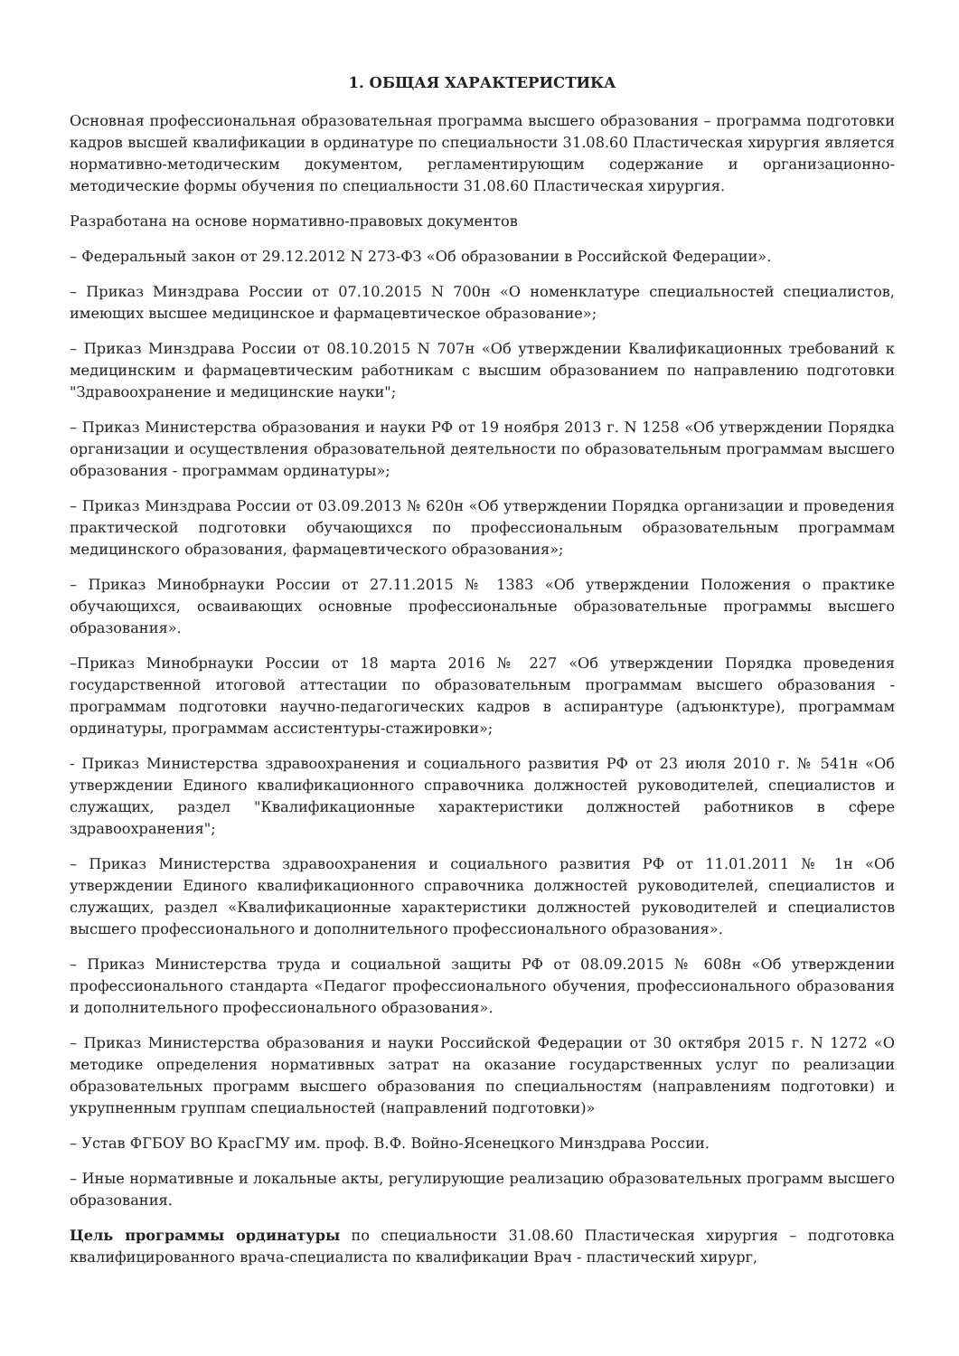1. ОБЩАЯ ХАРАКТЕРИСТИКА
Основная профессиональная образовательная программа высшего образования – программа подготовки кадров высшей квалификации в ординатуре по специальности 31.08.60 Пластическая хирургия является нормативно-методическим документом, регламентирующим содержание и организационно-методические формы обучения по специальности 31.08.60 Пластическая хирургия.
Разработана на основе нормативно-правовых документов
– Федеральный закон от 29.12.2012 N 273-ФЗ «Об образовании в Российской Федерации».
– Приказ Минздрава России от 07.10.2015 N 700н «О номенклатуре специальностей специалистов, имеющих высшее медицинское и фармацевтическое образование»;
– Приказ Минздрава России от 08.10.2015 N 707н «Об утверждении Квалификационных требований к медицинским и фармацевтическим работникам с высшим образованием по направлению подготовки "Здравоохранение и медицинские науки";
– Приказ Министерства образования и науки РФ от 19 ноября 2013 г. N 1258 «Об утверждении Порядка организации и осуществления образовательной деятельности по образовательным программам высшего образования - программам ординатуры»;
– Приказ Минздрава России от 03.09.2013 № 620н «Об утверждении Порядка организации и проведения практической подготовки обучающихся по профессиональным образовательным программам медицинского образования, фармацевтического образования»;
– Приказ Минобрнауки России от 27.11.2015 № 1383 «Об утверждении Положения о практике обучающихся, осваивающих основные профессиональные образовательные программы высшего образования».
–Приказ Минобрнауки России от 18 марта 2016 № 227 «Об утверждении Порядка проведения государственной итоговой аттестации по образовательным программам высшего образования - программам подготовки научно-педагогических кадров в аспирантуре (адъюнктуре), программам ординатуры, программам ассистентуры-стажировки»;
- Приказ Министерства здравоохранения и социального развития РФ от 23 июля 2010 г. № 541н «Об утверждении Единого квалификационного справочника должностей руководителей, специалистов и служащих, раздел "Квалификационные характеристики должностей работников в сфере здравоохранения";
– Приказ Министерства здравоохранения и социального развития РФ от 11.01.2011 № 1н «Об утверждении Единого квалификационного справочника должностей руководителей, специалистов и служащих, раздел «Квалификационные характеристики должностей руководителей и специалистов высшего профессионального и дополнительного профессионального образования».
– Приказ Министерства труда и социальной защиты РФ от 08.09.2015 № 608н «Об утверждении профессионального стандарта «Педагог профессионального обучения, профессионального образования и дополнительного профессионального образования».
– Приказ Министерства образования и науки Российской Федерации от 30 октября 2015 г. N 1272 «О методике определения нормативных затрат на оказание государственных услуг по реализации образовательных программ высшего образования по специальностям (направлениям подготовки) и укрупненным группам специальностей (направлений подготовки)»
– Устав ФГБОУ ВО КрасГМУ им. проф. В.Ф. Войно-Ясенецкого Минздрава России.
– Иные нормативные и локальные акты, регулирующие реализацию образовательных программ высшего образования.
Цель программы ординатуры по специальности 31.08.60 Пластическая хирургия – подготовка квалифицированного врача-специалиста по квалификации Врач - пластический хирург,